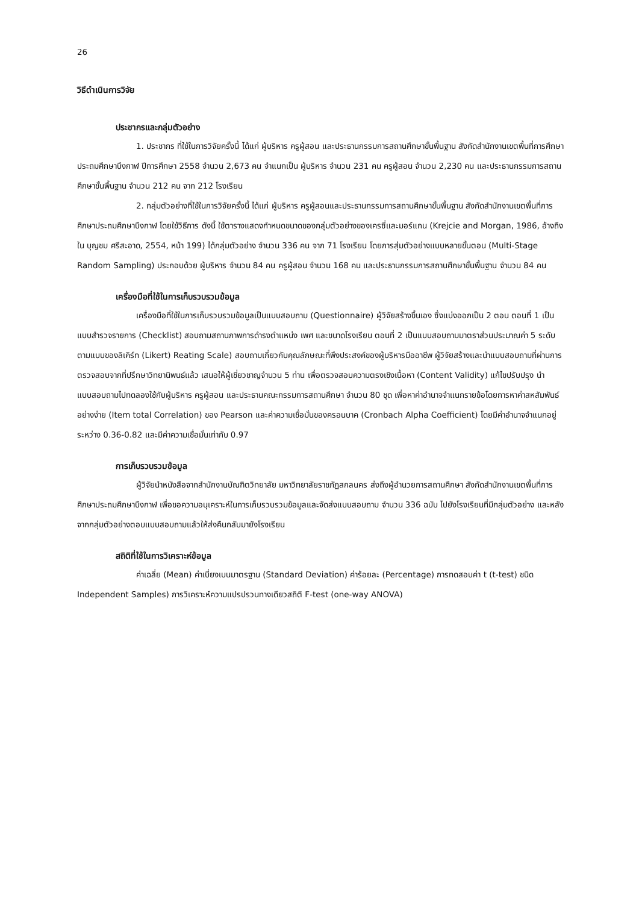26
วิธีดำเนินการวิจัย
ประชากรและกลุ่มตัวอย่าง
1. ประชากร ที่ใช้ในการวิจัยครั้งนี้ ได้แก่ ผู้บริหาร ครูผู้สอน และประธานกรรมการสถานศึกษาขั้นพื้นฐาน สังกัดสำนักงานเขตพื้นที่การศึกษาประถมศึกษาบึงกาฬ ปีการศึกษา 2558 จำนวน 2,673 คน จำแนกเป็น ผู้บริหาร จำนวน 231 คน ครูผู้สอน จำนวน 2,230 คน และประธานกรรมการสถานศึกษาขั้นพื้นฐาน จำนวน 212 คน จาก 212 โรงเรียน
2. กลุ่มตัวอย่างที่ใช้ในการวิจัยครั้งนี้ ได้แก่ ผู้บริหาร ครูผู้สอนและประธานกรรมการสถานศึกษาขั้นพื้นฐาน สังกัดสำนักงานเขตพื้นที่การศึกษาประถมศึกษาบึงกาฬ โดยใช้วิธีการ ดังนี้ ใช้ตารางแสดงกำหนดขนาดของกลุ่มตัวอย่างของเครซี่และมอร์แกน (Krejcie and Morgan, 1986, อ้างถึงใน บุญชม ศรีสะอาด, 2554, หน้า 199) ได้กลุ่มตัวอย่าง จำนวน 336 คน จาก 71 โรงเรียน โดยการสุ่มตัวอย่างแบบหลายขั้นตอน (Multi-Stage Random Sampling) ประกอบด้วย ผู้บริหาร จำนวน 84 คน ครูผู้สอน จำนวน 168 คน และประธานกรรมการสถานศึกษาขั้นพื้นฐาน จำนวน 84 คน
เครื่องมือที่ใช้ในการเก็บรวบรวมข้อมูล
เครื่องมือที่ใช้ในการเก็บรวบรวมข้อมูลเป็นแบบสอบถาม (Questionnaire) ผู้วิจัยสร้างขึ้นเอง ซึ่งแบ่งออกเป็น 2 ตอน ตอนที่ 1 เป็นแบบสำรวจรายการ (Checklist) สอบถามสถานภาพการดำรงตำแหน่ง เพศ และขนาดโรงเรียน ตอนที่ 2 เป็นแบบสอบถามมาตราส่วนประมาณค่า 5 ระดับ ตามแบบของลิเคิร์ท (Likert) Reating Scale) สอบถามเกี่ยวกับคุณลักษณะที่พึงประสงค์ของผู้บริหารมืออาชีพ ผู้วิจัยสร้างและนำแบบสอบถามที่ผ่านการตรวจสอบจากที่ปรึกษาวิทยานิพนธ์แล้ว เสนอให้ผู้เชี่ยวชาญจำนวน 5 ท่าน เพื่อตรวจสอบความตรงเชิงเนื้อหา (Content Validity) แก้ไขปรับปรุง นำแบบสอบถามไปทดลองใช้กับผู้บริหาร ครูผู้สอน และประธานคณะกรรมการสถานศึกษา จำนวน 80 ชุด เพื่อหาค่าอำนาจจำแนกรายข้อโดยการหาค่าสหสัมพันธ์อย่างง่าย (Item total Correlation) ของ Pearson และค่าความเชื่อมั่นของครอนบาค (Cronbach Alpha Coefficient) โดยมีค่าอำนาจจำแนกอยู่ระหว่าง 0.36-0.82 และมีค่าความเชื่อมั่นเท่ากับ 0.97
การเก็บรวบรวมข้อมูล
ผู้วิจัยนำหนังสือจากสำนักงานบัณฑิตวิทยาลัย มหาวิทยาลัยราชภัฏสกลนคร ส่งถึงผู้อำนวยการสถานศึกษา สังกัดสำนักงานเขตพื้นที่การศึกษาประถมศึกษาบึงกาฬ เพื่อขอความอนุเคราะห์ในการเก็บรวบรวมข้อมูลและจัดส่งแบบสอบถาม จำนวน 336 ฉบับ ไปยังโรงเรียนที่มีกลุ่มตัวอย่าง และหลังจากกลุ่มตัวอย่างตอบแบบสอบถามแล้วให้ส่งคืนกลับมายังโรงเรียน
สถิติที่ใช้ในการวิเคราะห์ข้อมูล
ค่าเฉลี่ย (Mean) ค่าเบี่ยงเบนมาตรฐาน (Standard Deviation) ค่าร้อยละ (Percentage) การทดสอบค่า t (t-test) ชนิด Independent Samples) การวิเคราะห์ความแปรปรวนทางเดียวสถิติ F-test (one-way ANOVA)